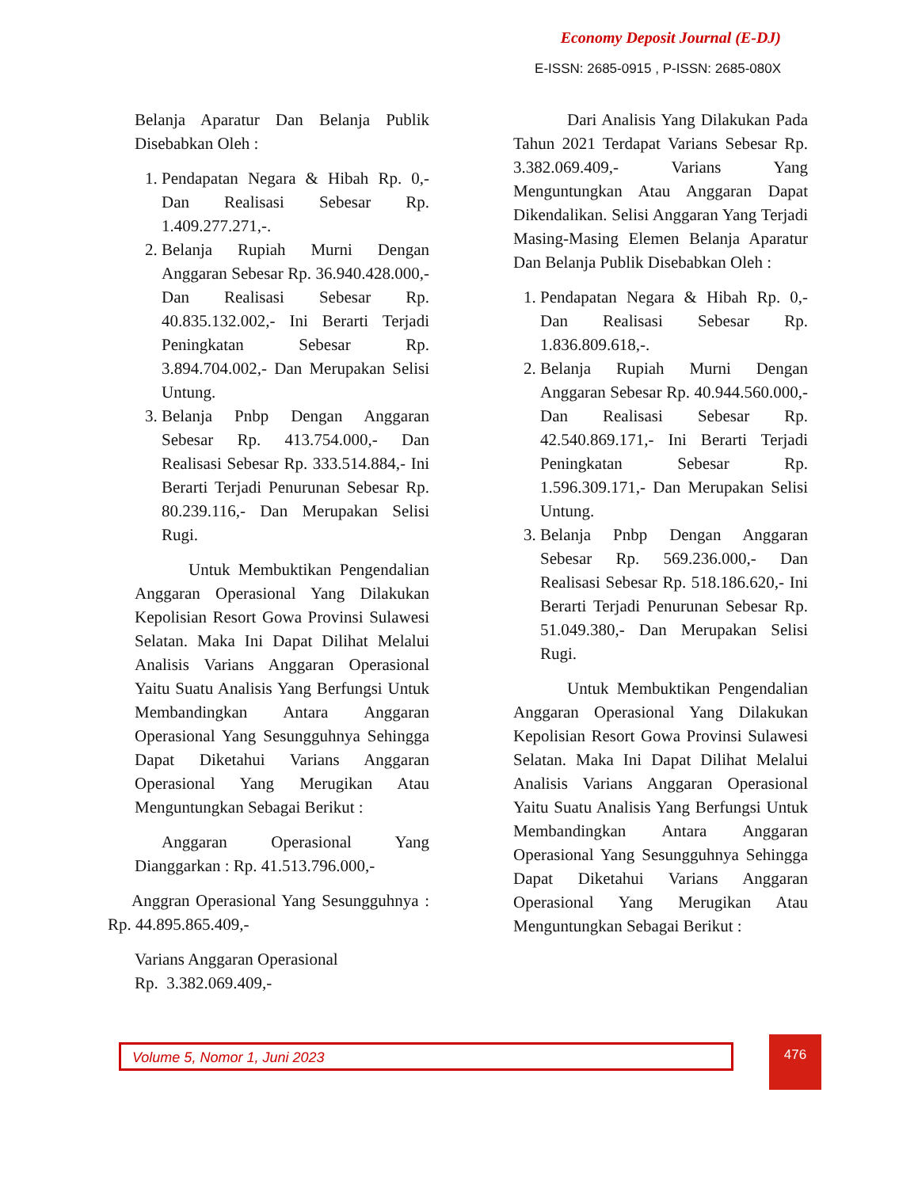Economy Deposit Journal (E-DJ)
E-ISSN: 2685-0915 , P-ISSN: 2685-080X
Belanja Aparatur Dan Belanja Publik Disebabkan Oleh :
1. Pendapatan Negara & Hibah Rp. 0,- Dan Realisasi Sebesar Rp. 1.409.277.271,-.
2. Belanja Rupiah Murni Dengan Anggaran Sebesar Rp. 36.940.428.000,- Dan Realisasi Sebesar Rp. 40.835.132.002,- Ini Berarti Terjadi Peningkatan Sebesar Rp. 3.894.704.002,- Dan Merupakan Selisi Untung.
3. Belanja Pnbp Dengan Anggaran Sebesar Rp. 413.754.000,- Dan Realisasi Sebesar Rp. 333.514.884,- Ini Berarti Terjadi Penurunan Sebesar Rp. 80.239.116,- Dan Merupakan Selisi Rugi.
Untuk Membuktikan Pengendalian Anggaran Operasional Yang Dilakukan Kepolisian Resort Gowa Provinsi Sulawesi Selatan. Maka Ini Dapat Dilihat Melalui Analisis Varians Anggaran Operasional Yaitu Suatu Analisis Yang Berfungsi Untuk Membandingkan Antara Anggaran Operasional Yang Sesungguhnya Sehingga Dapat Diketahui Varians Anggaran Operasional Yang Merugikan Atau Menguntungkan Sebagai Berikut :
Anggaran Operasional Yang Dianggarkan : Rp. 41.513.796.000,-
Anggran Operasional Yang Sesungguhnya : Rp. 44.895.865.409,-
Varians Anggaran Operasional
Rp. 3.382.069.409,-
Dari Analisis Yang Dilakukan Pada Tahun 2021 Terdapat Varians Sebesar Rp. 3.382.069.409,- Varians Yang Menguntungkan Atau Anggaran Dapat Dikendalikan. Selisi Anggaran Yang Terjadi Masing-Masing Elemen Belanja Aparatur Dan Belanja Publik Disebabkan Oleh :
1. Pendapatan Negara & Hibah Rp. 0,- Dan Realisasi Sebesar Rp. 1.836.809.618,-.
2. Belanja Rupiah Murni Dengan Anggaran Sebesar Rp. 40.944.560.000,- Dan Realisasi Sebesar Rp. 42.540.869.171,- Ini Berarti Terjadi Peningkatan Sebesar Rp. 1.596.309.171,- Dan Merupakan Selisi Untung.
3. Belanja Pnbp Dengan Anggaran Sebesar Rp. 569.236.000,- Dan Realisasi Sebesar Rp. 518.186.620,- Ini Berarti Terjadi Penurunan Sebesar Rp. 51.049.380,- Dan Merupakan Selisi Rugi.
Untuk Membuktikan Pengendalian Anggaran Operasional Yang Dilakukan Kepolisian Resort Gowa Provinsi Sulawesi Selatan. Maka Ini Dapat Dilihat Melalui Analisis Varians Anggaran Operasional Yaitu Suatu Analisis Yang Berfungsi Untuk Membandingkan Antara Anggaran Operasional Yang Sesungguhnya Sehingga Dapat Diketahui Varians Anggaran Operasional Yang Merugikan Atau Menguntungkan Sebagai Berikut :
Volume 5, Nomor 1, Juni 2023 476